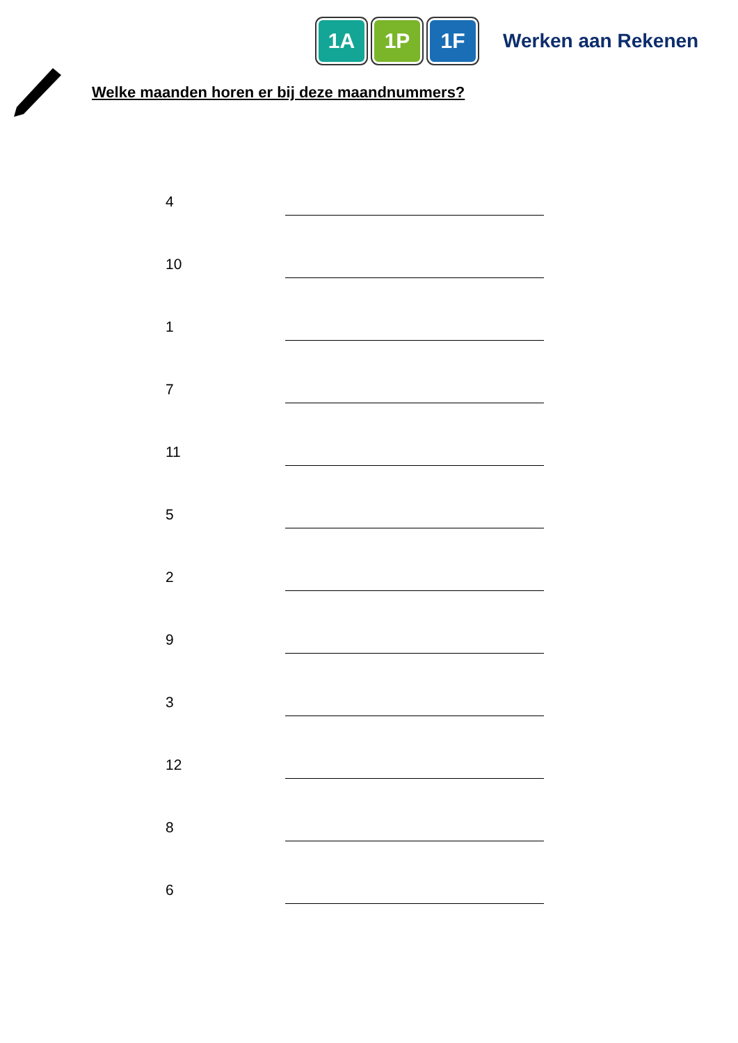1A 1P 1F
Werken aan Rekenen
Welke maanden horen er bij deze maandnummers?
4
10
1
7
11
5
2
9
3
12
8
6